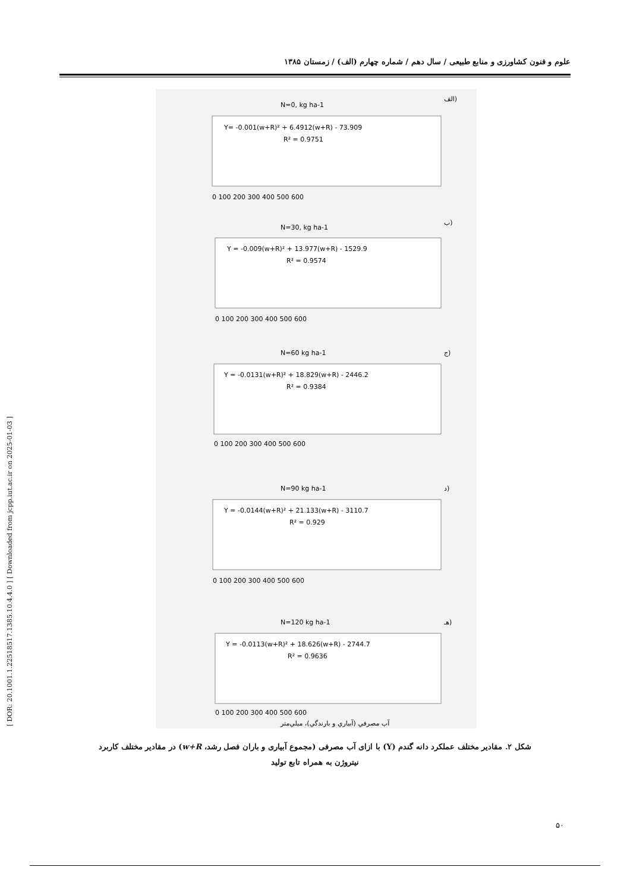علوم و فنون کشاورزی و منابع طبیعی / سال دهم / شماره چهارم (الف) / زمستان ۱۳۸۵
[ DOR: 20.1001.1.22518517.1385.10.4.4.0 ] [ Downloaded from jcpp.iut.ac.ir on 2025-01-03 ]
الف)
N=0, kg ha-1
Y= -0.001(w+R)² + 6.4912(w+R) - 73.909
R² = 0.9751
0 100 200 300 400 500 600
ب)
N=30, kg ha-1
Y = -0.009(w+R)² + 13.977(w+R) - 1529.9
R² = 0.9574
0 100 200 300 400 500 600
ج)
N=60 kg ha-1
Y = -0.0131(w+R)² + 18.829(w+R) - 2446.2
R² = 0.9384
0 100 200 300 400 500 600
د)
N=90 kg ha-1
Y = -0.0144(w+R)² + 21.133(w+R) - 3110.7
R² = 0.929
0 100 200 300 400 500 600
هـ)
N=120 kg ha-1
Y = -0.0113(w+R)² + 18.626(w+R) - 2744.7
R² = 0.9636
0 100 200 300 400 500 600
آب مصرفي (آبياري و بارندگي)، ميلي‌متر
شکل ۲. مقادیر مختلف عملکرد دانه گندم (Y) با ازای آب مصرفی (مجموع آبیاری و باران فصل رشد، w+R) در مقادیر مختلف کاربرد نیتروژن به همراه تابع تولید
۵۰